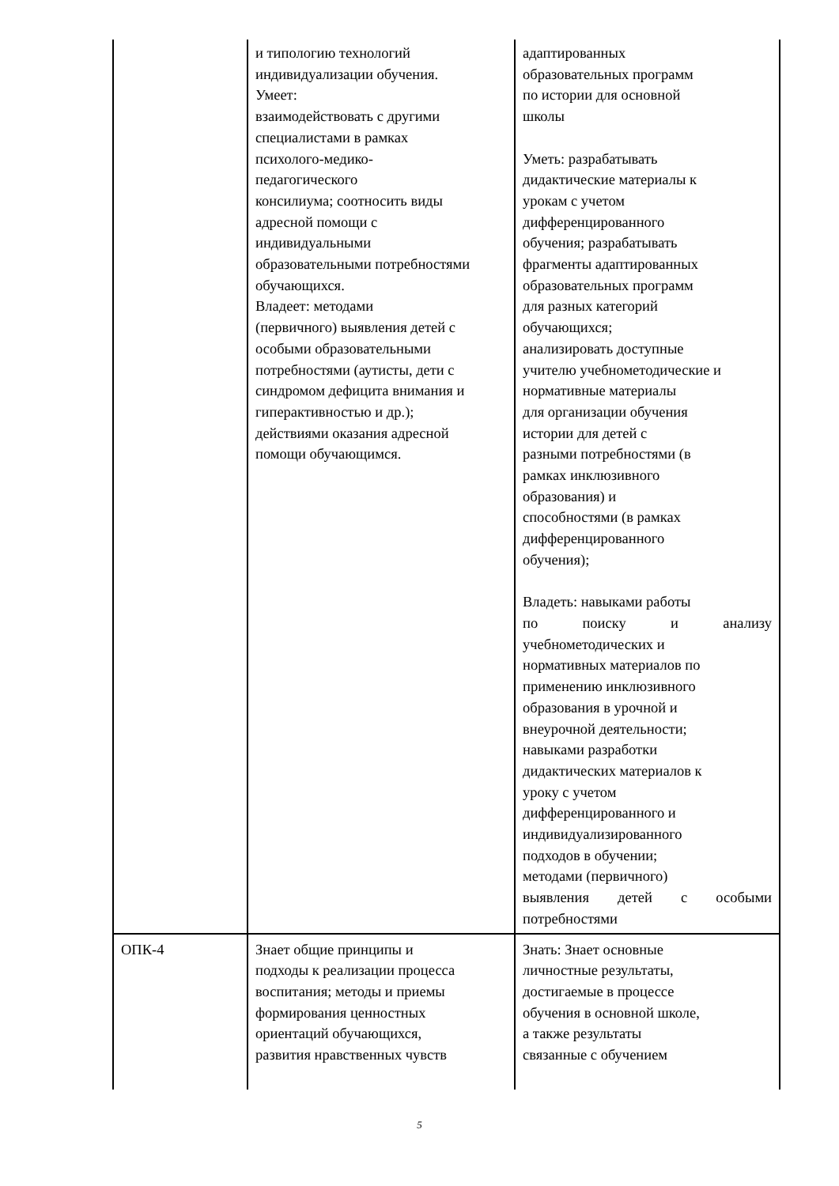| | и типологию технологий индивидуализации обучения. Умеет: взаимодействовать с другими специалистами в рамках психолого-медико- педагогического консилиума; соотносить виды адресной помощи с индивидуальными образовательными потребностями обучающихся. Владеет: методами (первичного) выявления детей с особыми образовательными потребностями (аутисты, дети с синдромом дефицита внимания и гиперактивностью и др.); действиями оказания адресной помощи обучающимся. | адаптированных образовательных программ по истории для основной школы Уметь: разрабатывать дидактические материалы к урокам с учетом дифференцированного обучения; разрабатывать фрагменты адаптированных образовательных программ для разных категорий обучающихся; анализировать доступные учителю учебнометодические и нормативные материалы для организации обучения истории для детей с разными потребностями (в рамках инклюзивного образования) и способностями (в рамках дифференцированного обучения); Владеть: навыками работы по поиску и анализу учебнометодических и нормативных материалов по применению инклюзивного образования в урочной и внеурочной деятельности; навыками разработки дидактических материалов к уроку с учетом дифференцированного и индивидуализированного подходов в обучении; методами (первичного) выявления детей с особыми потребностями |
| ОПК-4 | Знает общие принципы и подходы к реализации процесса воспитания; методы и приемы формирования ценностных ориентаций обучающихся, развития нравственных чувств | Знать: Знает основные личностные результаты, достигаемые в процессе обучения в основной школе, а также результаты связанные с обучением |
5